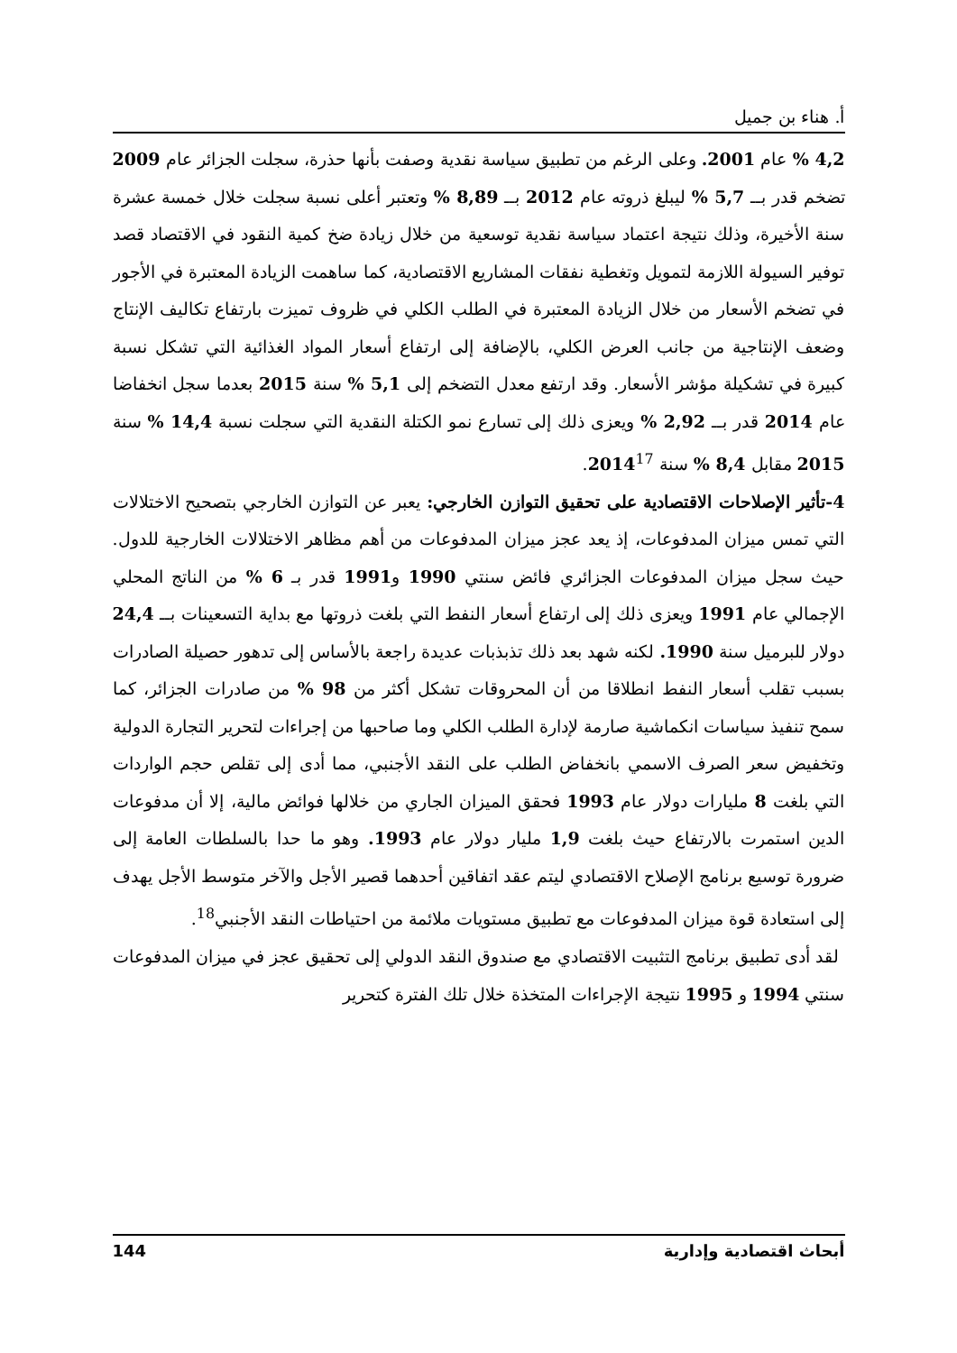أ. هناء بن جميل
4,2 % عام 2001. وعلى الرغم من تطبيق سياسة نقدية وصفت بأنها حذرة، سجلت الجزائر عام 2009 تضخم قدر بــ 5,7 % ليبلغ ذروته عام 2012 بــ 8,89 % وتعتبر أعلى نسبة سجلت خلال خمسة عشرة سنة الأخيرة، وذلك نتيجة اعتماد سياسة نقدية توسعية من خلال زيادة ضخ كمية النقود في الاقتصاد قصد توفير السيولة اللازمة لتمويل وتغطية نفقات المشاريع الاقتصادية، كما ساهمت الزيادة المعتبرة في الأجور في تضخم الأسعار من خلال الزيادة المعتبرة في الطلب الكلي في ظروف تميزت بارتفاع تكاليف الإنتاج وضعف الإنتاجية من جانب العرض الكلي، بالإضافة إلى ارتفاع أسعار المواد الغذائية التي تشكل نسبة كبيرة في تشكيلة مؤشر الأسعار. وقد ارتفع معدل التضخم إلى 5,1 % سنة 2015 بعدما سجل انخفاضا عام 2014 قدر بــ 2,92 % ويعزى ذلك إلى تسارع نمو الكتلة النقدية التي سجلت نسبة 14,4 % سنة 2015 مقابل 8,4 % سنة 2014<sup>17</sup>.
4-تأثير الإصلاحات الاقتصادية على تحقيق التوازن الخارجي: يعبر عن التوازن الخارجي بتصحيح الاختلالات التي تمس ميزان المدفوعات، إذ يعد عجز ميزان المدفوعات من أهم مظاهر الاختلالات الخارجية للدول. حيث سجل ميزان المدفوعات الجزائري فائض سنتي 1990 و1991 قدر بـ 6 % من الناتج المحلي الإجمالي عام 1991 ويعزى ذلك إلى ارتفاع أسعار النفط التي بلغت ذروتها مع بداية التسعينات بــ 24,4 دولار للبرميل سنة 1990. لكنه شهد بعد ذلك تذبذبات عديدة راجعة بالأساس إلى تدهور حصيلة الصادرات بسبب تقلب أسعار النفط انطلاقا من أن المحروقات تشكل أكثر من 98 % من صادرات الجزائر، كما سمح تنفيذ سياسات انكماشية صارمة لإدارة الطلب الكلي وما صاحبها من إجراءات لتحرير التجارة الدولية وتخفيض سعر الصرف الاسمي بانخفاض الطلب على النقد الأجنبي، مما أدى إلى تقلص حجم الواردات التي بلغت 8 مليارات دولار عام 1993 فحقق الميزان الجاري من خلالها فوائض مالية، إلا أن مدفوعات الدين استمرت بالارتفاع حيث بلغت 1,9 مليار دولار عام 1993. وهو ما حدا بالسلطات العامة إلى ضرورة توسيع برنامج الإصلاح الاقتصادي ليتم عقد اتفاقين أحدهما قصير الأجل والآخر متوسط الأجل يهدف إلى استعادة قوة ميزان المدفوعات مع تطبيق مستويات ملائمة من احتياطات النقد الأجنبي<sup>18</sup>.
لقد أدى تطبيق برنامج التثبيت الاقتصادي مع صندوق النقد الدولي إلى تحقيق عجز في ميزان المدفوعات سنتي 1994 و 1995 نتيجة الإجراءات المتخذة خلال تلك الفترة كتحرير
أبحاث اقتصادية وإدارية 144